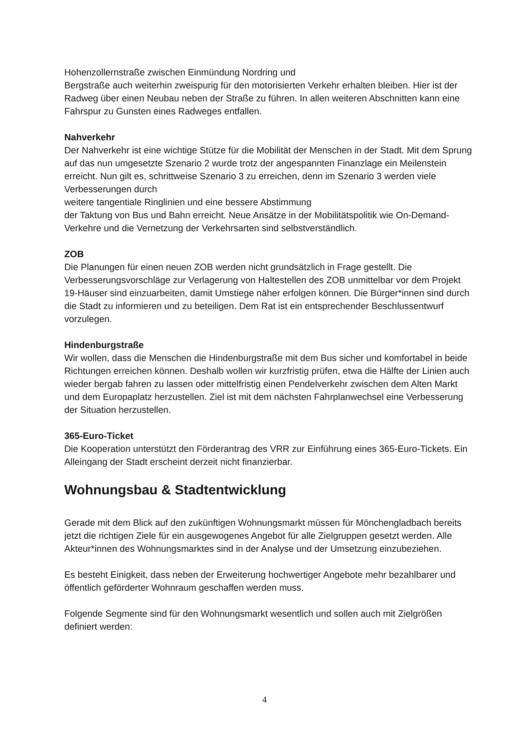Hohenzollernstraße zwischen Einmündung Nordring und
Bergstraße auch weiterhin zweispurig für den motorisierten Verkehr erhalten bleiben. Hier ist der Radweg über einen Neubau neben der Straße zu führen. In allen weiteren Abschnitten kann eine Fahrspur zu Gunsten eines Radweges entfallen.
Nahverkehr
Der Nahverkehr ist eine wichtige Stütze für die Mobilität der Menschen in der Stadt. Mit dem Sprung auf das nun umgesetzte Szenario 2 wurde trotz der angespannten Finanzlage ein Meilenstein erreicht. Nun gilt es, schrittweise Szenario 3 zu erreichen, denn im Szenario 3 werden viele Verbesserungen durch
weitere tangentiale Ringlinien und eine bessere Abstimmung
der Taktung von Bus und Bahn erreicht. Neue Ansätze in der Mobilitätspolitik wie On-Demand-Verkehre und die Vernetzung der Verkehrsarten sind selbstverständlich.
ZOB
Die Planungen für einen neuen ZOB werden nicht grundsätzlich in Frage gestellt. Die Verbesserungsvorschläge zur Verlagerung von Haltestellen des ZOB unmittelbar vor dem Projekt 19-Häuser sind einzuarbeiten, damit Umstiege näher erfolgen können. Die Bürger*innen sind durch die Stadt zu informieren und zu beteiligen. Dem Rat ist ein entsprechender Beschlussentwurf vorzulegen.
Hindenburgstraße
Wir wollen, dass die Menschen die Hindenburgstraße mit dem Bus sicher und komfortabel in beide Richtungen erreichen können. Deshalb wollen wir kurzfristig prüfen, etwa die Hälfte der Linien auch wieder bergab fahren zu lassen oder mittelfristig einen Pendelverkehr zwischen dem Alten Markt und dem Europaplatz herzustellen. Ziel ist mit dem nächsten Fahrplanwechsel eine Verbesserung der Situation herzustellen.
365-Euro-Ticket
Die Kooperation unterstützt den Förderantrag des VRR zur Einführung eines 365-Euro-Tickets. Ein Alleingang der Stadt erscheint derzeit nicht finanzierbar.
Wohnungsbau & Stadtentwicklung
Gerade mit dem Blick auf den zukünftigen Wohnungsmarkt müssen für Mönchengladbach bereits jetzt die richtigen Ziele für ein ausgewogenes Angebot für alle Zielgruppen gesetzt werden. Alle Akteur*innen des Wohnungsmarktes sind in der Analyse und der Umsetzung einzubeziehen.
Es besteht Einigkeit, dass neben der Erweiterung hochwertiger Angebote mehr bezahlbarer und öffentlich geförderter Wohnraum geschaffen werden muss.
Folgende Segmente sind für den Wohnungsmarkt wesentlich und sollen auch mit Zielgrößen definiert werden:
4